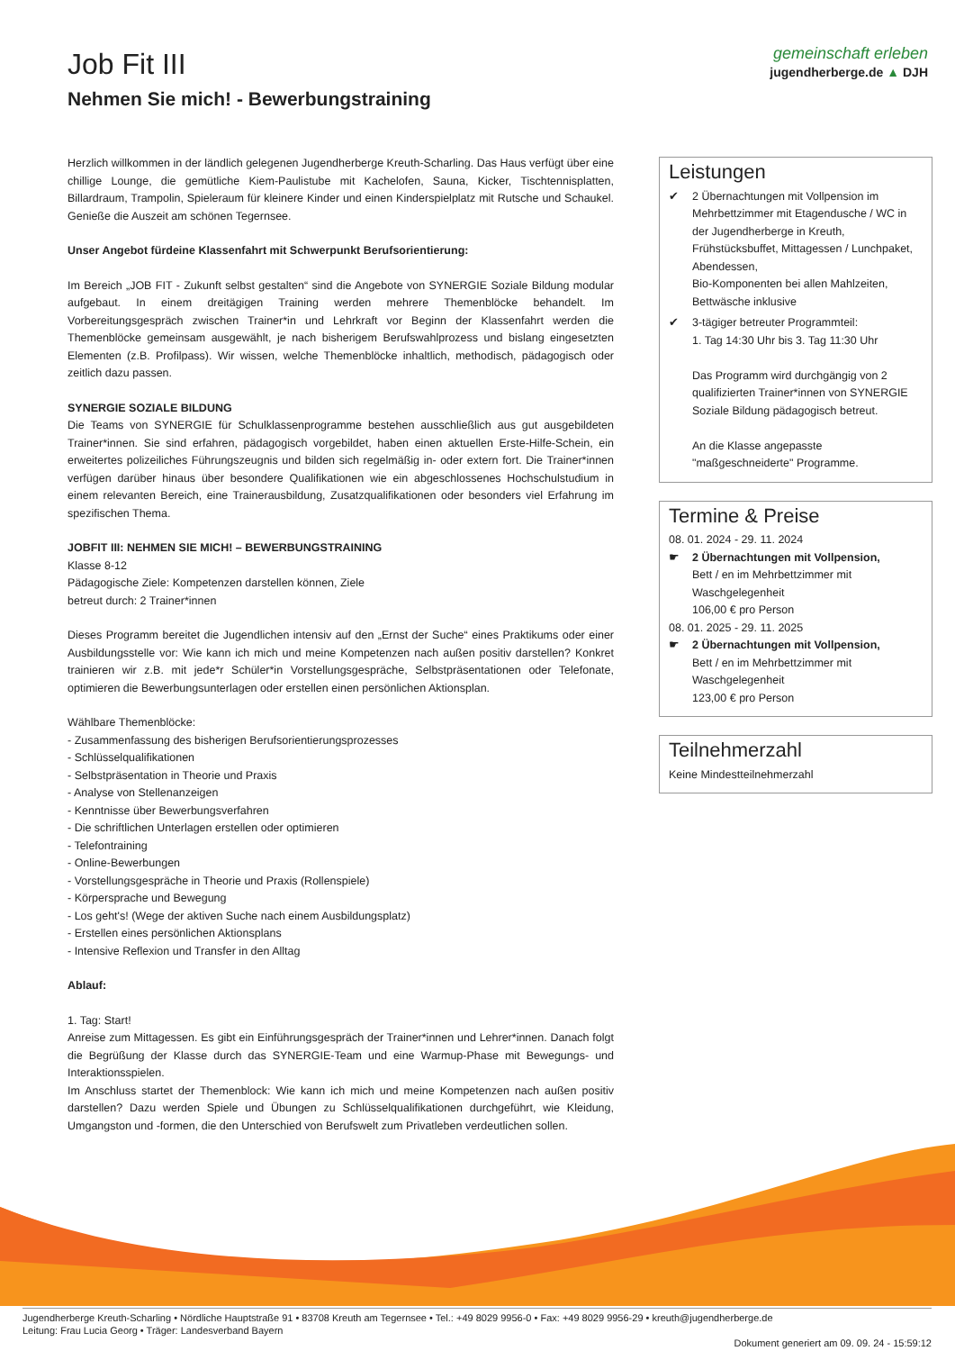Job Fit III
Nehmen Sie mich! - Bewerbungstraining
gemeinschaft erleben
jugendherberge.de ▲ DJH
Herzlich willkommen in der ländlich gelegenen Jugendherberge Kreuth-Scharling. Das Haus verfügt über eine chillige Lounge, die gemütliche Kiem-Paulistube mit Kachelofen, Sauna, Kicker, Tischtennisplatten, Billardraum, Trampolin, Spieleraum für kleinere Kinder und einen Kinderspielplatz mit Rutsche und Schaukel. Genieße die Auszeit am schönen Tegernsee.
Unser Angebot fürdeine Klassenfahrt mit Schwerpunkt Berufsorientierung:
Im Bereich „JOB FIT - Zukunft selbst gestalten“ sind die Angebote von SYNERGIE Soziale Bildung modular aufgebaut. In einem dreitägigen Training werden mehrere Themenblöcke behandelt. Im Vorbereitungsgespräch zwischen Trainer*in und Lehrkraft vor Beginn der Klassenfahrt werden die Themenblöcke gemeinsam ausgewählt, je nach bisherigem Berufswahlprozess und bislang eingesetzten Elementen (z.B. Profilpass). Wir wissen, welche Themenblöcke inhaltlich, methodisch, pädagogisch oder zeitlich dazu passen.
SYNERGIE SOZIALE BILDUNG
Die Teams von SYNERGIE für Schulklassenprogramme bestehen ausschließlich aus gut ausgebildeten Trainer*innen. Sie sind erfahren, pädagogisch vorgebildet, haben einen aktuellen Erste-Hilfe-Schein, ein erweitertes polizeiliches Führungszeugnis und bilden sich regelmäßig in- oder extern fort. Die Trainer*innen verfügen darüber hinaus über besondere Qualifikationen wie ein abgeschlossenes Hochschulstudium in einem relevanten Bereich, eine Trainerausbildung, Zusatzqualifikationen oder besonders viel Erfahrung im spezifischen Thema.
JOBFIT III: NEHMEN SIE MICH! – BEWERBUNGSTRAINING
Klasse 8-12
Pädagogische Ziele: Kompetenzen darstellen können, Ziele
betreut durch: 2 Trainer*innen
Dieses Programm bereitet die Jugendlichen intensiv auf den „Ernst der Suche“ eines Praktikums oder einer Ausbildungsstelle vor: Wie kann ich mich und meine Kompetenzen nach außen positiv darstellen? Konkret trainieren wir z.B. mit jede*r Schüler*in Vorstellungsgespräche, Selbstpräsentationen oder Telefonate, optimieren die Bewerbungsunterlagen oder erstellen einen persönlichen Aktionsplan.
Wählbare Themenblöcke:
- Zusammenfassung des bisherigen Berufsorientierungsprozesses
- Schlüsselqualifikationen
- Selbstpräsentation in Theorie und Praxis
- Analyse von Stellenanzeigen
- Kenntnisse über Bewerbungsverfahren
- Die schriftlichen Unterlagen erstellen oder optimieren
- Telefontraining
- Online-Bewerbungen
- Vorstellungsgespräche in Theorie und Praxis (Rollenspiele)
- Körpersprache und Bewegung
- Los geht's! (Wege der aktiven Suche nach einem Ausbildungsplatz)
- Erstellen eines persönlichen Aktionsplans
- Intensive Reflexion und Transfer in den Alltag
Ablauf:
1. Tag: Start!
Anreise zum Mittagessen. Es gibt ein Einführungsgespräch der Trainer*innen und Lehrer*innen. Danach folgt die Begrüßung der Klasse durch das SYNERGIE-Team und eine Warmup-Phase mit Bewegungs- und Interaktionsspielen.
Im Anschluss startet der Themenblock: Wie kann ich mich und meine Kompetenzen nach außen positiv darstellen? Dazu werden Spiele und Übungen zu Schlüsselqualifikationen durchgeführt, wie Kleidung, Umgangston und -formen, die den Unterschied von Berufswelt zum Privatleben verdeutlichen sollen.
Leistungen
✔ 2 Übernachtungen mit Vollpension im Mehrbettzimmer mit Etagendusche / WC in der Jugendherberge in Kreuth,
Frühstücksbuffet, Mittagessen / Lunchpaket, Abendessen,
Bio-Komponenten bei allen Mahlzeiten,
Bettwäsche inklusive
✔ 3-tägiger betreuter Programmteil:
1. Tag 14:30 Uhr bis 3. Tag 11:30 Uhr
Das Programm wird durchgängig von 2 qualifizierten Trainer*innen von SYNERGIE Soziale Bildung pädagogisch betreut.
An die Klasse angepasste "maßgeschneiderte" Programme.
Termine & Preise
08. 01. 2024 - 29. 11. 2024
☛ 2 Übernachtungen mit Vollpension,
Bett / en im Mehrbettzimmer mit Waschgelegenheit
106,00 € pro Person
08. 01. 2025 - 29. 11. 2025
☛ 2 Übernachtungen mit Vollpension,
Bett / en im Mehrbettzimmer mit Waschgelegenheit
123,00 € pro Person
Teilnehmerzahl
Keine Mindestteilnehmerzahl
Jugendherberge Kreuth-Scharling • Nördliche Hauptstraße 91 • 83708 Kreuth am Tegernsee • Tel.: +49 8029 9956-0 • Fax: +49 8029 9956-29 • kreuth@jugendherberge.de
Leitung: Frau Lucia Georg • Träger: Landesverband Bayern
Dokument generiert am 09. 09. 24 - 15:59:12